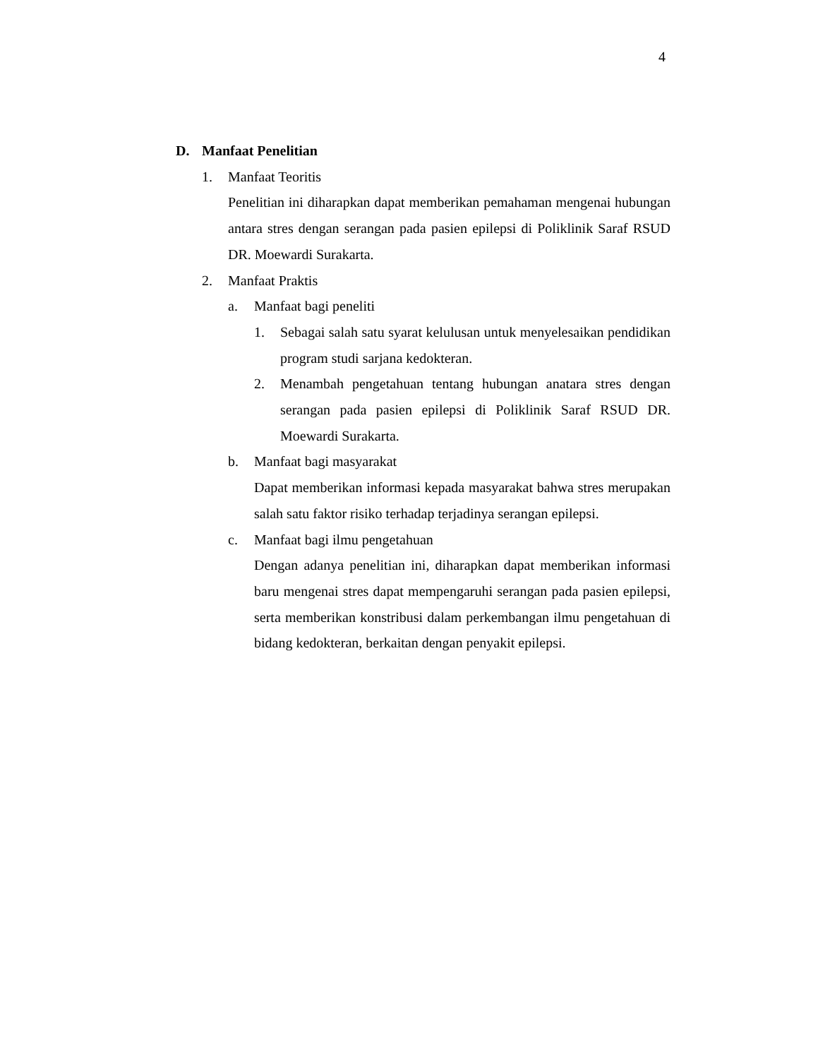4
D. Manfaat Penelitian
1. Manfaat Teoritis
Penelitian ini diharapkan dapat memberikan pemahaman mengenai hubungan antara stres dengan serangan pada pasien epilepsi di Poliklinik Saraf RSUD DR. Moewardi Surakarta.
2. Manfaat Praktis
a. Manfaat bagi peneliti
1. Sebagai salah satu syarat kelulusan untuk menyelesaikan pendidikan program studi sarjana kedokteran.
2. Menambah pengetahuan tentang hubungan anatara stres dengan serangan pada pasien epilepsi di Poliklinik Saraf RSUD DR. Moewardi Surakarta.
b. Manfaat bagi masyarakat
Dapat memberikan informasi kepada masyarakat bahwa stres merupakan salah satu faktor risiko terhadap terjadinya serangan epilepsi.
c. Manfaat bagi ilmu pengetahuan
Dengan adanya penelitian ini, diharapkan dapat memberikan informasi baru mengenai stres dapat mempengaruhi serangan pada pasien epilepsi, serta memberikan konstribusi dalam perkembangan ilmu pengetahuan di bidang kedokteran, berkaitan dengan penyakit epilepsi.